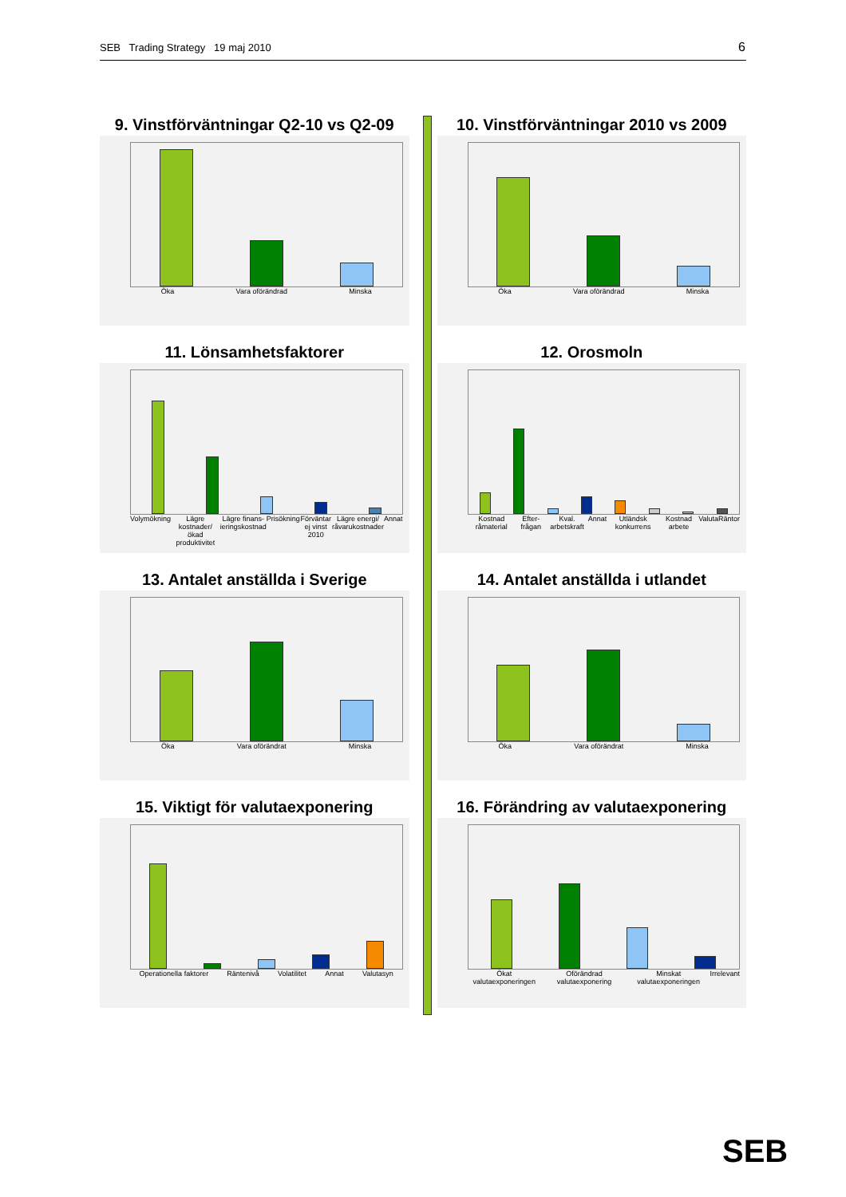SEB Trading Strategy 19 maj 2010 6
9. Vinstförväntningar Q2-10 vs Q2-09
Öka Vara oförändrad Minska
10. Vinstförväntningar 2010 vs 2009
Öka Vara oförändrad Minska
11. Lönsamhetsfaktorer
Volymökning Lägre kostnader/ ökad produktivitet Lägre finans-ieringskostnad Prisökning Förväntar ej vinst 2010 Lägre energi/ råvarukostnader Annat
12. Orosmoln
Kostnad råmaterial Efter-frågan Kval. arbetskraft Annat Utländsk konkurrens Kostnad arbete Valuta Räntor
13. Antalet anställda i Sverige
Öka Vara oförändrat Minska
14. Antalet anställda i utlandet
Öka Vara oförändrat Minska
15. Viktigt för valutaexponering
Operationella faktorer Räntenivå Volatilitet Annat Valutasyn
16. Förändring av valutaexponering
Ökat valutaexponeringen Oförändrad valutaexponering Minskat valutaexponeringen Irrelevant
SEB